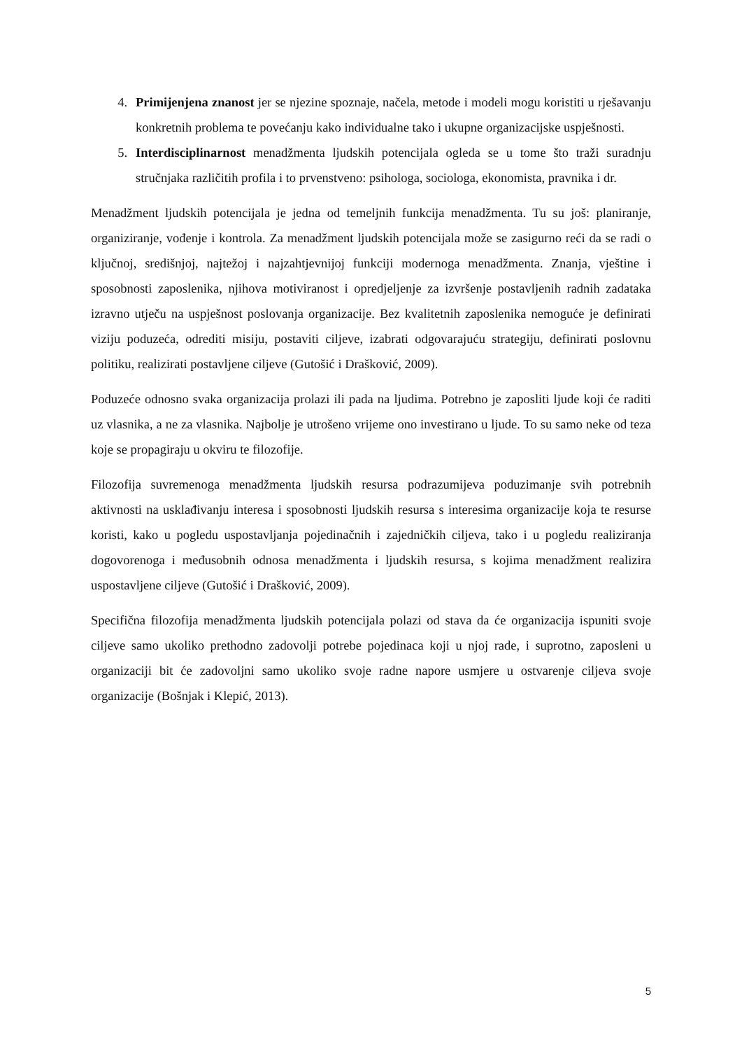4. Primijenjena znanost jer se njezine spoznaje, načela, metode i modeli mogu koristiti u rješavanju konkretnih problema te povećanju kako individualne tako i ukupne organizacijske uspješnosti.
5. Interdisciplinarnost menadžmenta ljudskih potencijala ogleda se u tome što traži suradnju stručnjaka različitih profila i to prvenstveno: psihologa, sociologa, ekonomista, pravnika i dr.
Menadžment ljudskih potencijala je jedna od temeljnih funkcija menadžmenta. Tu su još: planiranje, organiziranje, vođenje i kontrola. Za menadžment ljudskih potencijala može se zasigurno reći da se radi o ključnoj, središnjoj, najtežoj i najzahtjevnijoj funkciji modernoga menadžmenta. Znanja, vještine i sposobnosti zaposlenika, njihova motiviranost i opredjeljenje za izvršenje postavljenih radnih zadataka izravno utječu na uspješnost poslovanja organizacije. Bez kvalitetnih zaposlenika nemoguće je definirati viziju poduzeća, odrediti misiju, postaviti ciljeve, izabrati odgovarajuću strategiju, definirati poslovnu politiku, realizirati postavljene ciljeve (Gutošić i Drašković, 2009).
Poduzeće odnosno svaka organizacija prolazi ili pada na ljudima. Potrebno je zaposliti ljude koji će raditi uz vlasnika, a ne za vlasnika. Najbolje je utrošeno vrijeme ono investirano u ljude. To su samo neke od teza koje se propagiraju u okviru te filozofije.
Filozofija suvremenoga menadžmenta ljudskih resursa podrazumijeva poduzimanje svih potrebnih aktivnosti na usklađivanju interesa i sposobnosti ljudskih resursa s interesima organizacije koja te resurse koristi, kako u pogledu uspostavljanja pojedinačnih i zajedničkih ciljeva, tako i u pogledu realiziranja dogovorenoga i međusobnih odnosa menadžmenta i ljudskih resursa, s kojima menadžment realizira uspostavljene ciljeve (Gutošić i Drašković, 2009).
Specifična filozofija menadžmenta ljudskih potencijala polazi od stava da će organizacija ispuniti svoje ciljeve samo ukoliko prethodno zadovolji potrebe pojedinaca koji u njoj rade, i suprotno, zaposleni u organizaciji bit će zadovoljni samo ukoliko svoje radne napore usmjere u ostvarenje ciljeva svoje organizacije (Bošnjak i Klepić, 2013).
5